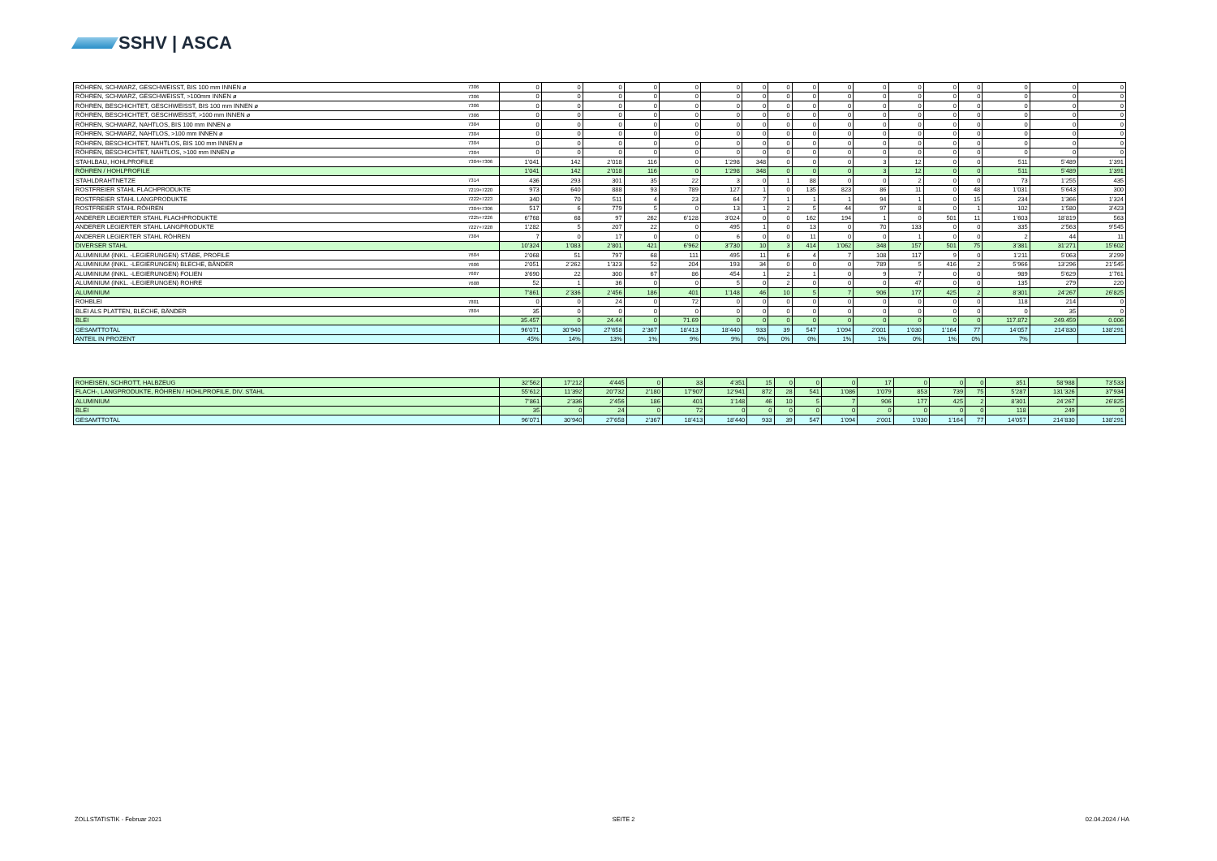SSHV | ASCA
| RÖHREN, SCHWARZ, GESCHWEISST, BIS 100 mm INNEN ø | 7306 | 0 | 0 | 0 | 0 | 0 | 0 | 0 | 0 | 0 | 0 | 0 | 0 | 0 | 0 | 0 | 0 | 0 |
| RÖHREN, SCHWARZ, GESCHWEISST, >100mm INNEN ø | 7306 | 0 | 0 | 0 | 0 | 0 | 0 | 0 | 0 | 0 | 0 | 0 | 0 | 0 | 0 | 0 | 0 | 0 |
| RÖHREN, BESCHICHTET, GESCHWEISST, BIS 100 mm INNEN ø | 7306 | 0 | 0 | 0 | 0 | 0 | 0 | 0 | 0 | 0 | 0 | 0 | 0 | 0 | 0 | 0 | 0 | 0 |
| RÖHREN, BESCHICHTET, GESCHWEISST, >100 mm INNEN ø | 7306 | 0 | 0 | 0 | 0 | 0 | 0 | 0 | 0 | 0 | 0 | 0 | 0 | 0 | 0 | 0 | 0 | 0 |
| RÖHREN, SCHWARZ, NAHTLOS, BIS 100 mm INNEN ø | 7304 | 0 | 0 | 0 | 0 | 0 | 0 | 0 | 0 | 0 | 0 | 0 | 0 | 0 | 0 | 0 | 0 | 0 |
| RÖHREN, SCHWARZ, NAHTLOS, >100 mm INNEN ø | 7304 | 0 | 0 | 0 | 0 | 0 | 0 | 0 | 0 | 0 | 0 | 0 | 0 | 0 | 0 | 0 | 0 | 0 |
| RÖHREN, BESCHICHTET, NAHTLOS, BIS 100 mm INNEN ø | 7304 | 0 | 0 | 0 | 0 | 0 | 0 | 0 | 0 | 0 | 0 | 0 | 0 | 0 | 0 | 0 | 0 | 0 |
| RÖHREN, BESCHICHTET, NAHTLOS, >100 mm INNEN ø | 7304 | 0 | 0 | 0 | 0 | 0 | 0 | 0 | 0 | 0 | 0 | 0 | 0 | 0 | 0 | 0 | 0 | 0 |
| STAHLBAU, HOHLPROFILE | 7304+7306 | 1’041 | 142 | 2’018 | 116 | 0 | 1’298 | 348 | 0 | 0 | 0 | 3 | 12 | 0 | 0 | 511 | 5’489 | 1’391 |
| RÖHREN / HOHLPROFILE | | 1’041 | 142 | 2’018 | 116 | 0 | 1’298 | 348 | 0 | 0 | 0 | 3 | 12 | 0 | 0 | 511 | 5’489 | 1’391 |
| STAHLDRAHTNETZE | 7314 | 436 | 293 | 301 | 35 | 22 | 3 | 0 | 1 | 88 | 0 | 0 | 2 | 0 | 0 | 73 | 1’255 | 435 |
| ROSTFREIER STAHL FLACHPRODUKTE | 7219+7220 | 973 | 640 | 888 | 93 | 789 | 127 | 1 | 0 | 135 | 823 | 86 | 11 | 0 | 48 | 1’031 | 5’643 | 300 |
| ROSTFREIER STAHL LANGPRODUKTE | 7222+7223 | 340 | 70 | 511 | 4 | 23 | 64 | 7 | 1 | 1 | 1 | 94 | 1 | 0 | 15 | 234 | 1’366 | 1’324 |
| ROSTFREIER STAHL RÖHREN | 7304+7306 | 517 | 6 | 779 | 5 | 0 | 13 | 1 | 2 | 5 | 44 | 97 | 8 | 0 | 1 | 102 | 1’580 | 3’423 |
| ANDERER LEGIERTER STAHL FLACHPRODUKTE | 7225+7226 | 6’768 | 68 | 97 | 262 | 6’128 | 3’024 | 0 | 0 | 162 | 194 | 1 | 0 | 501 | 11 | 1’603 | 18’819 | 563 |
| ANDERER LEGIERTER STAHL LANGPRODUKTE | 7227+7228 | 1’282 | 5 | 207 | 22 | 0 | 495 | 1 | 0 | 13 | 0 | 70 | 133 | 0 | 0 | 335 | 2’563 | 9’545 |
| ANDERER LEGIERTER STAHL RÖHREN | 7304 | 7 | 0 | 17 | 0 | 0 | 6 | 0 | 0 | 11 | 0 | 0 | 1 | 0 | 0 | 2 | 44 | 11 |
| DIVERSER STAHL | | 10’324 | 1’083 | 2’801 | 421 | 6’962 | 3’730 | 10 | 3 | 414 | 1’062 | 348 | 157 | 501 | 75 | 3’381 | 31’271 | 15’602 |
| ALUMINIUM (INKL. -LEGIERUNGEN) STÄBE, PROFILE | 7604 | 2’068 | 51 | 797 | 68 | 111 | 495 | 11 | 6 | 4 | 7 | 108 | 117 | 9 | 0 | 1’211 | 5’063 | 3’299 |
| ALUMINIUM (INKL. -LEGIERUNGEN) BLECHE, BÄNDER | 7606 | 2’051 | 2’262 | 1’323 | 52 | 204 | 193 | 34 | 0 | 0 | 0 | 789 | 5 | 416 | 2 | 5’966 | 13’296 | 21’545 |
| ALUMINIUM (INKL. -LEGIERUNGEN) FOLIEN | 7607 | 3’690 | 22 | 300 | 67 | 86 | 454 | 1 | 2 | 1 | 0 | 9 | 7 | 0 | 0 | 989 | 5’629 | 1’761 |
| ALUMINIUM (INKL. -LEGIERUNGEN) ROHRE | 7608 | 52 | 1 | 36 | 0 | 0 | 5 | 0 | 2 | 0 | 0 | 0 | 47 | 0 | 0 | 135 | 279 | 220 |
| ALUMINIUM | | 7’861 | 2’336 | 2’456 | 186 | 401 | 1’148 | 46 | 10 | 5 | 7 | 906 | 177 | 425 | 2 | 8’301 | 24’267 | 26’825 |
| ROHBLEI | 7801 | 0 | 0 | 24 | 0 | 72 | 0 | 0 | 0 | 0 | 0 | 0 | 0 | 0 | 0 | 118 | 214 | 0 |
| BLEI ALS PLATTEN, BLECHE, BÄNDER | 7804 | 35 | 0 | 0 | 0 | 0 | 0 | 0 | 0 | 0 | 0 | 0 | 0 | 0 | 0 | 0 | 35 | 0 |
| BLEI | | 35.457 | 0 | 24.44 | 0 | 71.69 | 0 | 0 | 0 | 0 | 0 | 0 | 0 | 0 | 0 | 117.872 | 249.459 | 0.006 |
| GESAMTTOTAL | | 96’071 | 30’940 | 27’658 | 2’367 | 18’413 | 18’440 | 933 | 39 | 547 | 1’094 | 2’001 | 1’030 | 1’164 | 77 | 14’057 | 214’830 | 138’291 |
| ANTEIL IN PROZENT | | 45% | 14% | 13% | 1% | 9% | 9% | 0% | 0% | 0% | 1% | 1% | 0% | 1% | 0% | 7% | | |
| ROHEISEN, SCHROTT, HALBZEUG | | 32’562 | 17’212 | 4’445 | 0 | 33 | 4’351 | 15 | 0 | 0 | 0 | 17 | 0 | 0 | 0 | 351 | 58’988 | 73’533 |
| FLACH-, LANGPRODUKTE, RÖHREN / HOHLPROFILE, DIV. STAHL | | 55’612 | 11’392 | 20’732 | 2’180 | 17’907 | 12’941 | 872 | 28 | 541 | 1’086 | 1’079 | 853 | 739 | 75 | 5’287 | 131’326 | 37’934 |
| ALUMINIUM | | 7’861 | 2’336 | 2’456 | 186 | 401 | 1’148 | 46 | 10 | 5 | 7 | 906 | 177 | 425 | 2 | 8’301 | 24’267 | 26’825 |
| BLEI | | 35 | 0 | 24 | 0 | 72 | 0 | 0 | 0 | 0 | 0 | 0 | 0 | 0 | 0 | 118 | 249 | 0 |
| GESAMTTOTAL | | 96’071 | 30’940 | 27’658 | 2’367 | 18’413 | 18’440 | 933 | 39 | 547 | 1’094 | 2’001 | 1’030 | 1’164 | 77 | 14’057 | 214’830 | 138’291 |
ZOLLSTATISTIK - Februar 2021 SEITE 2 02.04.2024 / HA